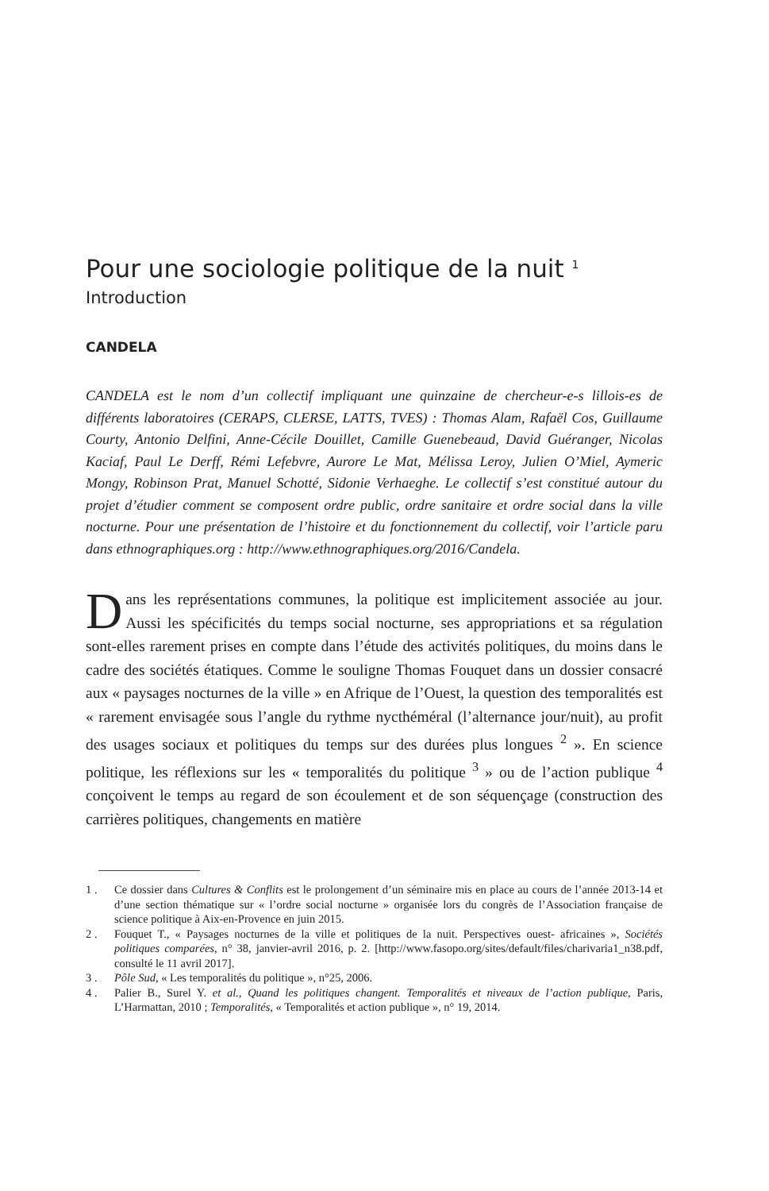Pour une sociologie politique de la nuit <sup>1</sup>
Introduction
CANDELA
CANDELA est le nom d’un collectif impliquant une quinzaine de chercheur-e-s lillois-es de différents laboratoires (CERAPS, CLERSE, LATTS, TVES) : Thomas Alam, Rafaël Cos, Guillaume Courty, Antonio Delfini, Anne-Cécile Douillet, Camille Guenebeaud, David Guéranger, Nicolas Kaciaf, Paul Le Derff, Rémi Lefebvre, Aurore Le Mat, Mélissa Leroy, Julien O’Miel, Aymeric Mongy, Robinson Prat, Manuel Schotté, Sidonie Verhaeghe. Le collectif s’est constitué autour du projet d’étudier comment se composent ordre public, ordre sanitaire et ordre social dans la ville nocturne. Pour une présentation de l’histoire et du fonctionnement du collectif, voir l’article paru dans ethnographiques.org : http://www.ethnographiques.org/2016/Candela.
Dans les représentations communes, la politique est implicitement associée au jour. Aussi les spécificités du temps social nocturne, ses appropriations et sa régulation sont-elles rarement prises en compte dans l’étude des activités politiques, du moins dans le cadre des sociétés étatiques. Comme le souligne Thomas Fouquet dans un dossier consacré aux « paysages nocturnes de la ville » en Afrique de l’Ouest, la question des temporalités est « rarement envisagée sous l’angle du rythme nycthéméral (l’alternance jour/nuit), au profit des usages sociaux et politiques du temps sur des durées plus longues <sup>2</sup> ». En science politique, les réflexions sur les « temporalités du politique <sup>3</sup> » ou de l’action publique <sup>4</sup> conçoivent le temps au regard de son écoulement et de son séquençage (construction des carrières politiques, changements en matière
1 . Ce dossier dans Cultures & Conflits est le prolongement d’un séminaire mis en place au cours de l’année 2013-14 et d’une section thématique sur « l’ordre social nocturne » organisée lors du congrès de l’Association française de science politique à Aix-en-Provence en juin 2015.
2 . Fouquet T., « Paysages nocturnes de la ville et politiques de la nuit. Perspectives ouest- africaines », Sociétés politiques comparées, n° 38, janvier-avril 2016, p. 2. [http://www.fasopo.org/sites/default/files/charivaria1_n38.pdf, consulté le 11 avril 2017].
3 . Pôle Sud, « Les temporalités du politique », n°25, 2006.
4 . Palier B., Surel Y. et al., Quand les politiques changent. Temporalités et niveaux de l’action publique, Paris, L’Harmattan, 2010 ; Temporalités, « Temporalités et action publique », n° 19, 2014.